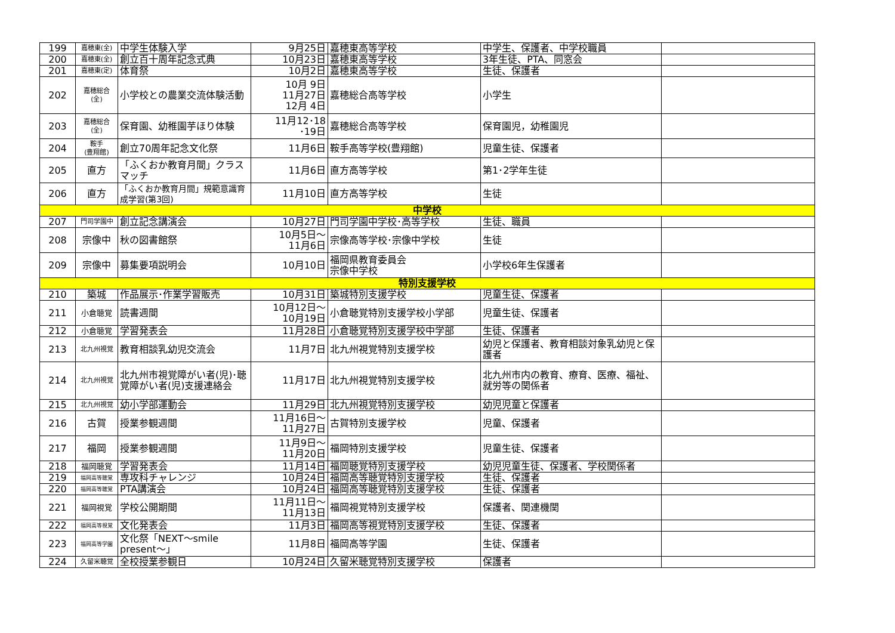| 199 | 嘉穂東(全) | 中学生体験入学 | 9月25日 | 嘉穂東高等学校 | 中学生、保護者、中学校職員 | |
| 200 | 嘉穂東(全) | 創立百十周年記念式典 | 10月23日 | 嘉穂東高等学校 | 3年生徒、PTA、同窓会 | |
| 201 | 嘉穂東(定) | 体育祭 | 10月2日 | 嘉穂東高等学校 | 生徒、保護者 | |
| 202 | 嘉穂総合 (全) | 小学校との農業交流体験活動 | 10月 9日 11月27日 12月 4日 | 嘉穂総合高等学校 | 小学生 | |
| 203 | 嘉穂総合 (全) | 保育園、幼稚園芋ほり体験 | 11月12･18 ･19日 | 嘉穂総合高等学校 | 保育園児，幼稚園児 | |
| 204 | 鞍手 (豊翔館) | 創立70周年記念文化祭 | 11月6日 | 鞍手高等学校(豊翔館) | 児童生徒、保護者 | |
| 205 | 直方 | 「ふくおか教育月間」クラスマッチ | 11月6日 | 直方高等学校 | 第1･2学年生徒 | |
| 206 | 直方 | 「ふくおか教育月間」規範意識育成学習(第3回) | 11月10日 | 直方高等学校 | 生徒 | |
| 中学校 | | | | | | |
| 207 | 門司学園中 | 創立記念講演会 | 10月27日 | 門司学園中学校･高等学校 | 生徒、職員 | |
| 208 | 宗像中 | 秋の図書館祭 | 10月5日～ 11月6日 | 宗像高等学校･宗像中学校 | 生徒 | |
| 209 | 宗像中 | 募集要項説明会 | 10月10日 | 福岡県教育委員会 宗像中学校 | 小学校6年生保護者 | |
| 特別支援学校 | | | | | | |
| 210 | 築城 | 作品展示･作業学習販売 | 10月31日 | 築城特別支援学校 | 児童生徒、保護者 | |
| 211 | 小倉聴覚 | 読書週間 | 10月12日～ 10月19日 | 小倉聴覚特別支援学校小学部 | 児童生徒、保護者 | |
| 212 | 小倉聴覚 | 学習発表会 | 11月28日 | 小倉聴覚特別支援学校中学部 | 生徒、保護者 | |
| 213 | 北九州視覚 | 教育相談乳幼児交流会 | 11月7日 | 北九州視覚特別支援学校 | 幼児と保護者、教育相談対象乳幼児と保護者 | |
| 214 | 北九州視覚 | 北九州市視覚障がい者(児)･聴覚障がい者(児)支援連絡会 | 11月17日 | 北九州視覚特別支援学校 | 北九州市内の教育、療育、医療、福祉、就労等の関係者 | |
| 215 | 北九州視覚 | 幼小学部運動会 | 11月29日 | 北九州視覚特別支援学校 | 幼児児童と保護者 | |
| 216 | 古賀 | 授業参観週間 | 11月16日～ 11月27日 | 古賀特別支援学校 | 児童、保護者 | |
| 217 | 福岡 | 授業参観週間 | 11月9日～ 11月20日 | 福岡特別支援学校 | 児童生徒、保護者 | |
| 218 | 福岡聴覚 | 学習発表会 | 11月14日 | 福岡聴覚特別支援学校 | 幼児児童生徒、保護者、学校関係者 | |
| 219 | 福岡高等聴覚 | 専攻科チャレンジ | 10月24日 | 福岡高等聴覚特別支援学校 | 生徒、保護者 | |
| 220 | 福岡高等聴覚 | PTA講演会 | 10月24日 | 福岡高等聴覚特別支援学校 | 生徒、保護者 | |
| 221 | 福岡視覚 | 学校公開期間 | 11月11日～ 11月13日 | 福岡視覚特別支援学校 | 保護者、関連機関 | |
| 222 | 福岡高等視覚 | 文化発表会 | 11月3日 | 福岡高等視覚特別支援学校 | 生徒、保護者 | |
| 223 | 福岡高等学園 | 文化祭「NEXT～smile present～」 | 11月8日 | 福岡高等学園 | 生徒、保護者 | |
| 224 | 久留米聴覚 | 全校授業参観日 | 10月24日 | 久留米聴覚特別支援学校 | 保護者 | |